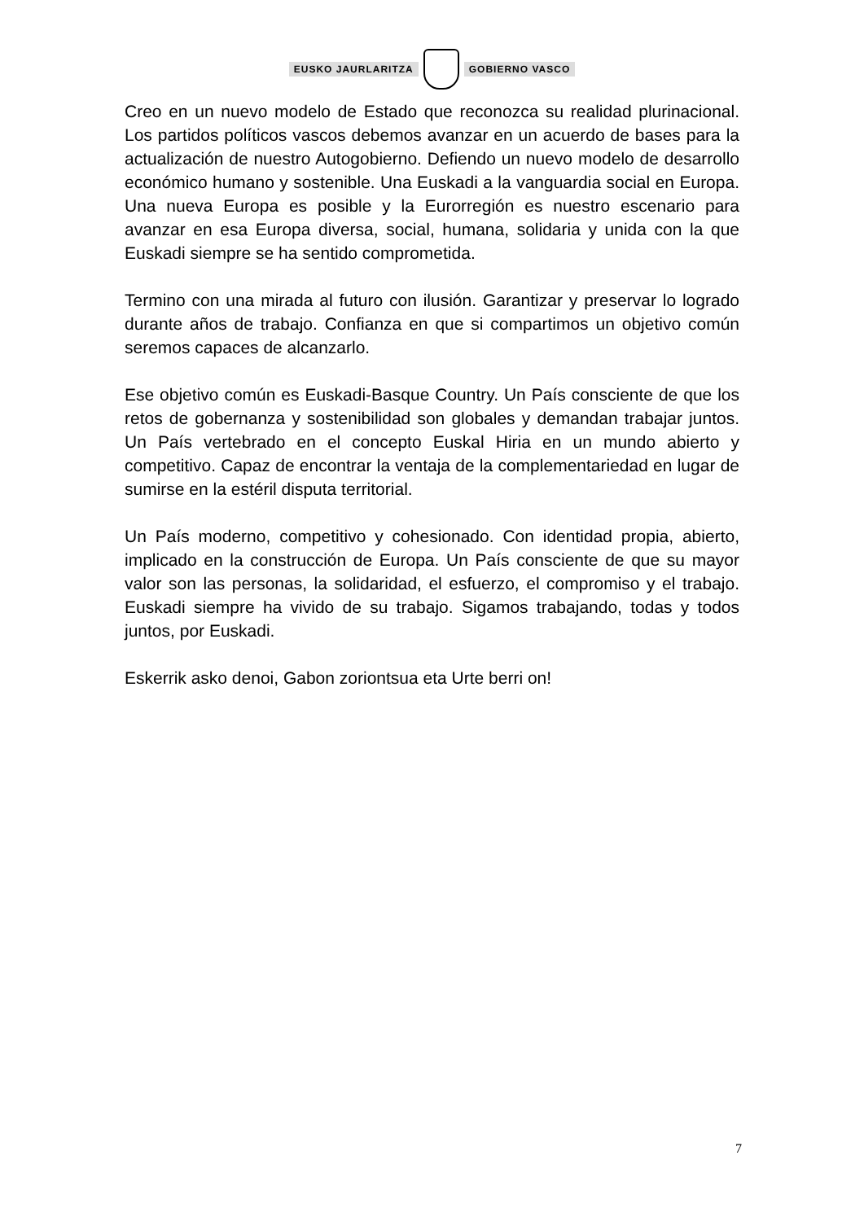EUSKO JAURLARITZA GOBIERNO VASCO
Creo en un nuevo modelo de Estado que reconozca su realidad plurinacional. Los partidos políticos vascos debemos avanzar en un acuerdo de bases para la actualización de nuestro Autogobierno. Defiendo un nuevo modelo de desarrollo económico humano y sostenible. Una Euskadi a la vanguardia social en Europa. Una nueva Europa es posible y la Eurorregión es nuestro escenario para avanzar en esa Europa diversa, social, humana, solidaria y unida con la que Euskadi siempre se ha sentido comprometida.
Termino con una mirada al futuro con ilusión. Garantizar y preservar lo logrado durante años de trabajo. Confianza en que si compartimos un objetivo común seremos capaces de alcanzarlo.
Ese objetivo común es Euskadi-Basque Country. Un País consciente de que los retos de gobernanza y sostenibilidad son globales y demandan trabajar juntos. Un País vertebrado en el concepto Euskal Hiria en un mundo abierto y competitivo. Capaz de encontrar la ventaja de la complementariedad en lugar de sumirse en la estéril disputa territorial.
Un País moderno, competitivo y cohesionado. Con identidad propia, abierto, implicado en la construcción de Europa. Un País consciente de que su mayor valor son las personas, la solidaridad, el esfuerzo, el compromiso y el trabajo. Euskadi siempre ha vivido de su trabajo. Sigamos trabajando, todas y todos juntos, por Euskadi.
Eskerrik asko denoi, Gabon zoriontsua eta Urte berri on!
7